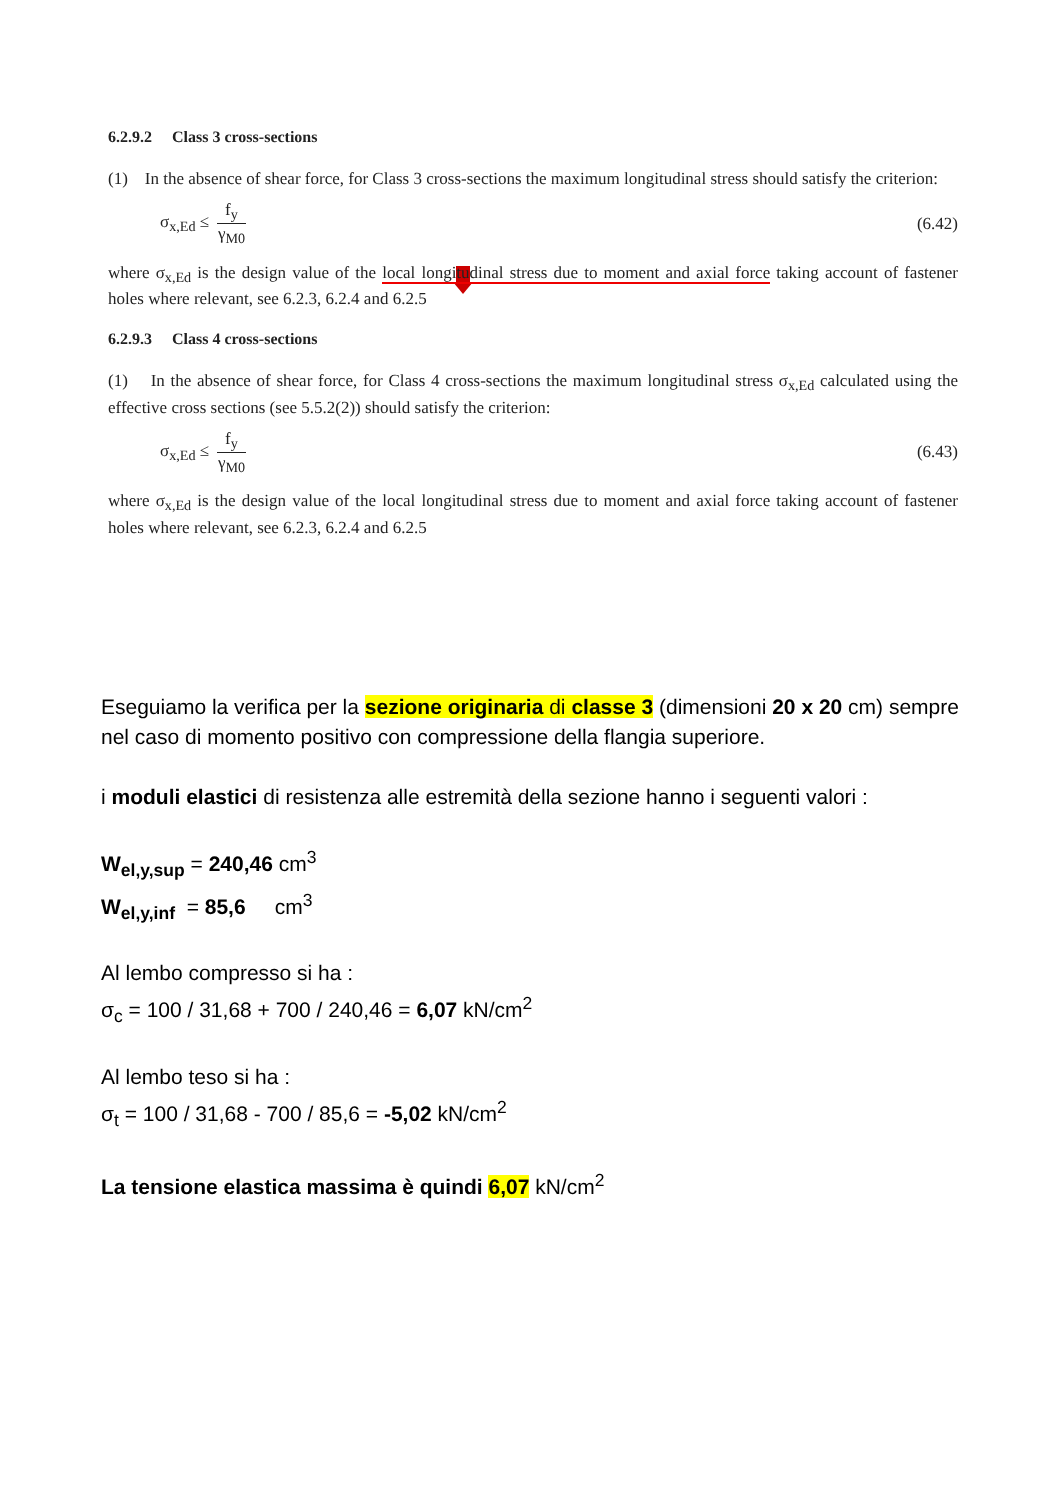6.2.9.2 Class 3 cross-sections
(1) In the absence of shear force, for Class 3 cross-sections the maximum longitudinal stress should satisfy the criterion:
σ<sub>x,Ed</sub> ≤ f<sub>y</sub> γ<sub>M0</sub> (6.42)
where σ<sub>x,Ed</sub> is the design value of the local longitudinal stress due to moment and axial force taking account of fastener holes where relevant, see 6.2.3, 6.2.4 and 6.2.5
6.2.9.3 Class 4 cross-sections
(1) In the absence of shear force, for Class 4 cross-sections the maximum longitudinal stress σ<sub>x,Ed</sub> calculated using the effective cross sections (see 5.5.2(2)) should satisfy the criterion:
σ<sub>x,Ed</sub> ≤ f<sub>y</sub> γ<sub>M0</sub> (6.43)
where σ<sub>x,Ed</sub> is the design value of the local longitudinal stress due to moment and axial force taking account of fastener holes where relevant, see 6.2.3, 6.2.4 and 6.2.5
Eseguiamo la verifica per la sezione originaria di classe 3 (dimensioni 20 x 20 cm) sempre nel caso di momento positivo con compressione della flangia superiore.
i moduli elastici di resistenza alle estremità della sezione hanno i seguenti valori :
W<sub>el,y,sup</sub> = 240,46 cm<sup>3</sup>
W<sub>el,y,inf</sub> = 85,6 cm<sup>3</sup>
Al lembo compresso si ha :
σ<sub>c</sub> = 100 / 31,68 + 700 / 240,46 = 6,07 kN/cm<sup>2</sup>
Al lembo teso si ha :
σ<sub>t</sub> = 100 / 31,68 - 700 / 85,6 = -5,02 kN/cm<sup>2</sup>
La tensione elastica massima è quindi 6,07 kN/cm<sup>2</sup>